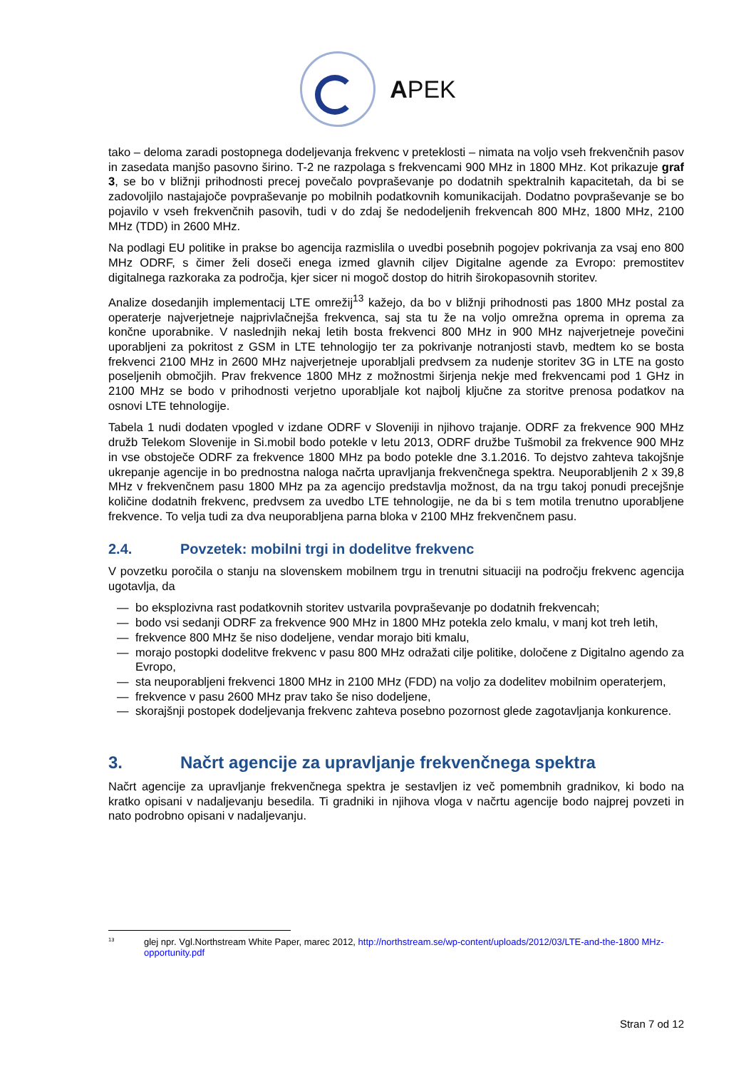APEK
tako – deloma zaradi postopnega dodeljevanja frekvenc v preteklosti – nimata na voljo vseh frekvenčnih pasov in zasedata manjšo pasovno širino. T-2 ne razpolaga s frekvencami 900 MHz in 1800 MHz. Kot prikazuje graf 3, se bo v bližnji prihodnosti precej povečalo povpraševanje po dodatnih spektralnih kapacitetah, da bi se zadovoljilo nastajajoče povpraševanje po mobilnih podatkovnih komunikacijah. Dodatno povpraševanje se bo pojavilo v vseh frekvenčnih pasovih, tudi v do zdaj še nedodeljenih frekvencah 800 MHz, 1800 MHz, 2100 MHz (TDD) in 2600 MHz.
Na podlagi EU politike in prakse bo agencija razmislila o uvedbi posebnih pogojev pokrivanja za vsaj eno 800 MHz ODRF, s čimer želi doseči enega izmed glavnih ciljev Digitalne agende za Evropo: premostitev digitalnega razkoraka za področja, kjer sicer ni mogoč dostop do hitrih širokopasovnih storitev.
Analize dosedanjih implementacij LTE omrežij<sup>13</sup> kažejo, da bo v bližnji prihodnosti pas 1800 MHz postal za operaterje najverjetneje najprivlačnejša frekvenca, saj sta tu že na voljo omrežna oprema in oprema za končne uporabnike. V naslednjih nekaj letih bosta frekvenci 800 MHz in 900 MHz najverjetneje povečini uporabljeni za pokritost z GSM in LTE tehnologijo ter za pokrivanje notranjosti stavb, medtem ko se bosta frekvenci 2100 MHz in 2600 MHz najverjetneje uporabljali predvsem za nudenje storitev 3G in LTE na gosto poseljenih območjih. Prav frekvence 1800 MHz z možnostmi širjenja nekje med frekvencami pod 1 GHz in 2100 MHz se bodo v prihodnosti verjetno uporabljale kot najbolj ključne za storitve prenosa podatkov na osnovi LTE tehnologije.
Tabela 1 nudi dodaten vpogled v izdane ODRF v Sloveniji in njihovo trajanje. ODRF za frekvence 900 MHz družb Telekom Slovenije in Si.mobil bodo potekle v letu 2013, ODRF družbe Tušmobil za frekvence 900 MHz in vse obstoječe ODRF za frekvence 1800 MHz pa bodo potekle dne 3.1.2016. To dejstvo zahteva takojšnje ukrepanje agencije in bo prednostna naloga načrta upravljanja frekvenčnega spektra. Neuporabljenih 2 x 39,8 MHz v frekvenčnem pasu 1800 MHz pa za agencijo predstavlja možnost, da na trgu takoj ponudi precejšnje količine dodatnih frekvenc, predvsem za uvedbo LTE tehnologije, ne da bi s tem motila trenutno uporabljene frekvence. To velja tudi za dva neuporabljena parna bloka v 2100 MHz frekvenčnem pasu.
2.4. Povzetek: mobilni trgi in dodelitve frekvenc
V povzetku poročila o stanju na slovenskem mobilnem trgu in trenutni situaciji na področju frekvenc agencija ugotavlja, da
— bo eksplozivna rast podatkovnih storitev ustvarila povpraševanje po dodatnih frekvencah;
— bodo vsi sedanji ODRF za frekvence 900 MHz in 1800 MHz potekla zelo kmalu, v manj kot treh letih,
— frekvence 800 MHz še niso dodeljene, vendar morajo biti kmalu,
— morajo postopki dodelitve frekvenc v pasu 800 MHz odražati cilje politike, določene z Digitalno agendo za Evropo,
— sta neuporabljeni frekvenci 1800 MHz in 2100 MHz (FDD) na voljo za dodelitev mobilnim operaterjem,
— frekvence v pasu 2600 MHz prav tako še niso dodeljene,
— skorajšnji postopek dodeljevanja frekvenc zahteva posebno pozornost glede zagotavljanja konkurence.
3. Načrt agencije za upravljanje frekvenčnega spektra
Načrt agencije za upravljanje frekvenčnega spektra je sestavljen iz več pomembnih gradnikov, ki bodo na kratko opisani v nadaljevanju besedila. Ti gradniki in njihova vloga v načrtu agencije bodo najprej povzeti in nato podrobno opisani v nadaljevanju.
<sup>13</sup> glej npr. Vgl.Northstream White Paper, marec 2012, http://northstream.se/wp-content/uploads/2012/03/LTE-and-the-1800 MHz-opportunity.pdf
Stran 7 od 12